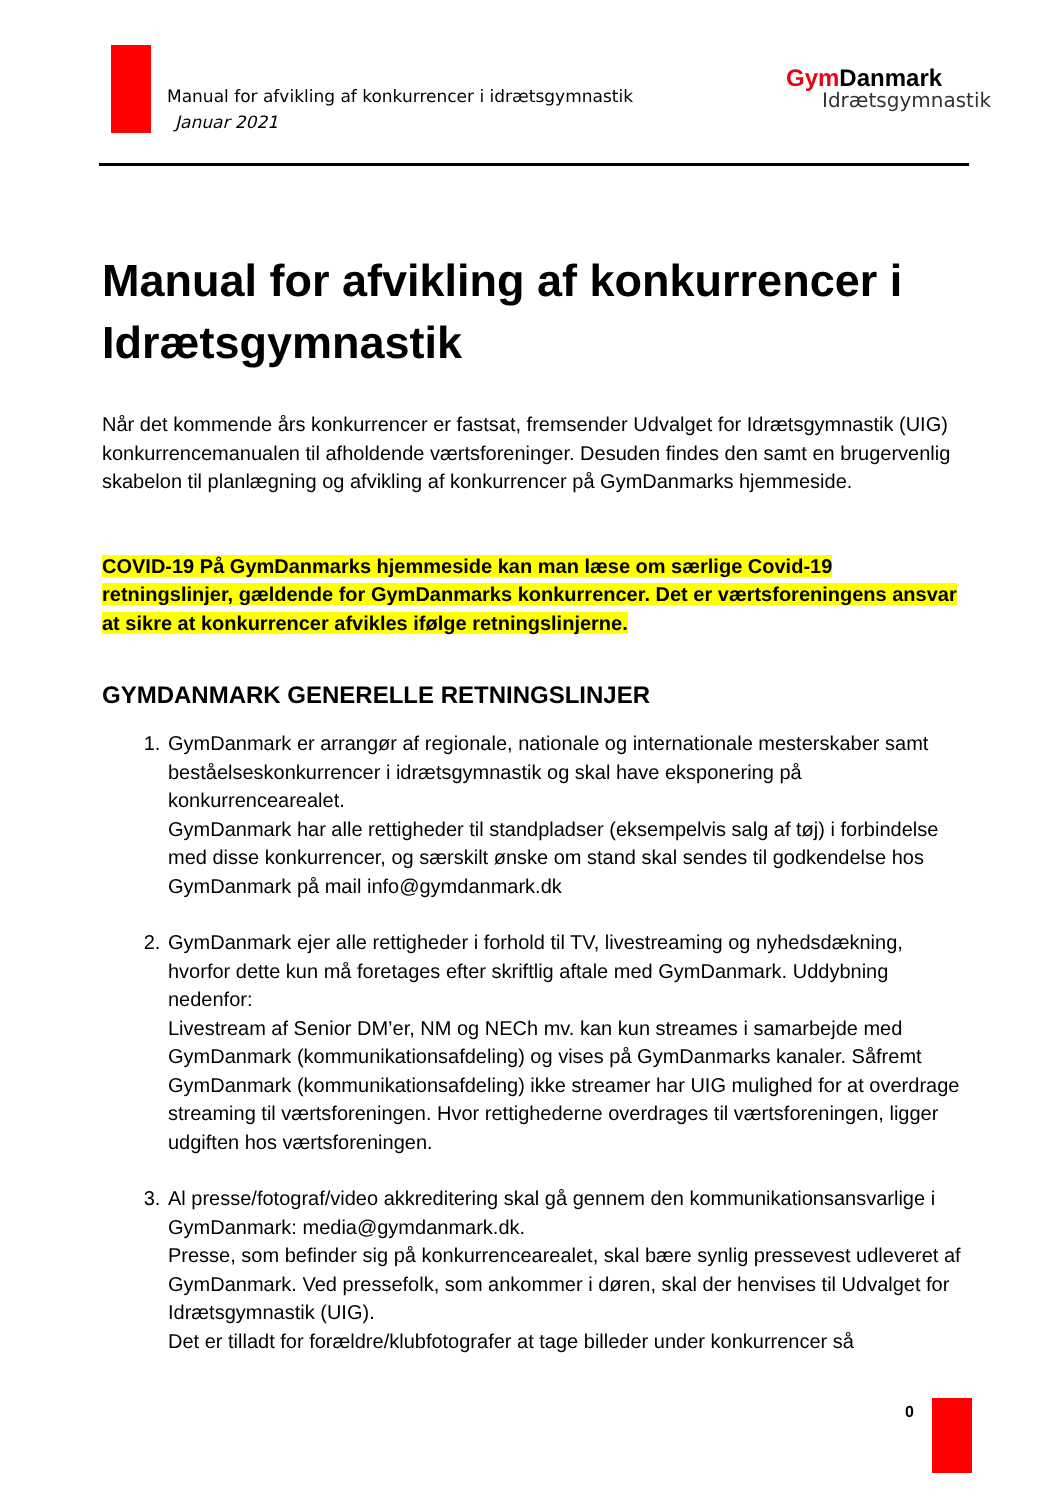Manual for afvikling af konkurrencer i idrætsgymnastik
Januar 2021
Gym Danmark
Idrætsgymnastik
Manual for afvikling af konkurrencer i Idrætsgymnastik
Når det kommende års konkurrencer er fastsat, fremsender Udvalget for Idrætsgymnastik (UIG) konkurrencemanualen til afholdende værtsforeninger. Desuden findes den samt en brugervenlig skabelon til planlægning og afvikling af konkurrencer på GymDanmarks hjemmeside.
COVID-19 På GymDanmarks hjemmeside kan man læse om særlige Covid-19 retningslinjer, gældende for GymDanmarks konkurrencer. Det er værtsforeningens ansvar at sikre at konkurrencer afvikles ifølge retningslinjerne.
GYMDANMARK GENERELLE RETNINGSLINJER
1. GymDanmark er arrangør af regionale, nationale og internationale mesterskaber samt beståelseskonkurrencer i idrætsgymnastik og skal have eksponering på konkurrencearealet.
GymDanmark har alle rettigheder til standpladser (eksempelvis salg af tøj) i forbindelse med disse konkurrencer, og særskilt ønske om stand skal sendes til godkendelse hos GymDanmark på mail info@gymdanmark.dk
2. GymDanmark ejer alle rettigheder i forhold til TV, livestreaming og nyhedsdækning, hvorfor dette kun må foretages efter skriftlig aftale med GymDanmark. Uddybning nedenfor:
Livestream af Senior DM’er, NM og NECh mv. kan kun streames i samarbejde med GymDanmark (kommunikationsafdeling) og vises på GymDanmarks kanaler. Såfremt GymDanmark (kommunikationsafdeling) ikke streamer har UIG mulighed for at overdrage streaming til værtsforeningen. Hvor rettighederne overdrages til værtsforeningen, ligger udgiften hos værtsforeningen.
3. Al presse/fotograf/video akkreditering skal gå gennem den kommunikationsansvarlige i GymDanmark: media@gymdanmark.dk.
Presse, som befinder sig på konkurrencearealet, skal bære synlig pressevest udleveret af GymDanmark. Ved pressefolk, som ankommer i døren, skal der henvises til Udvalget for Idrætsgymnastik (UIG).
Det er tilladt for forældre/klubfotografer at tage billeder under konkurrencer så
0